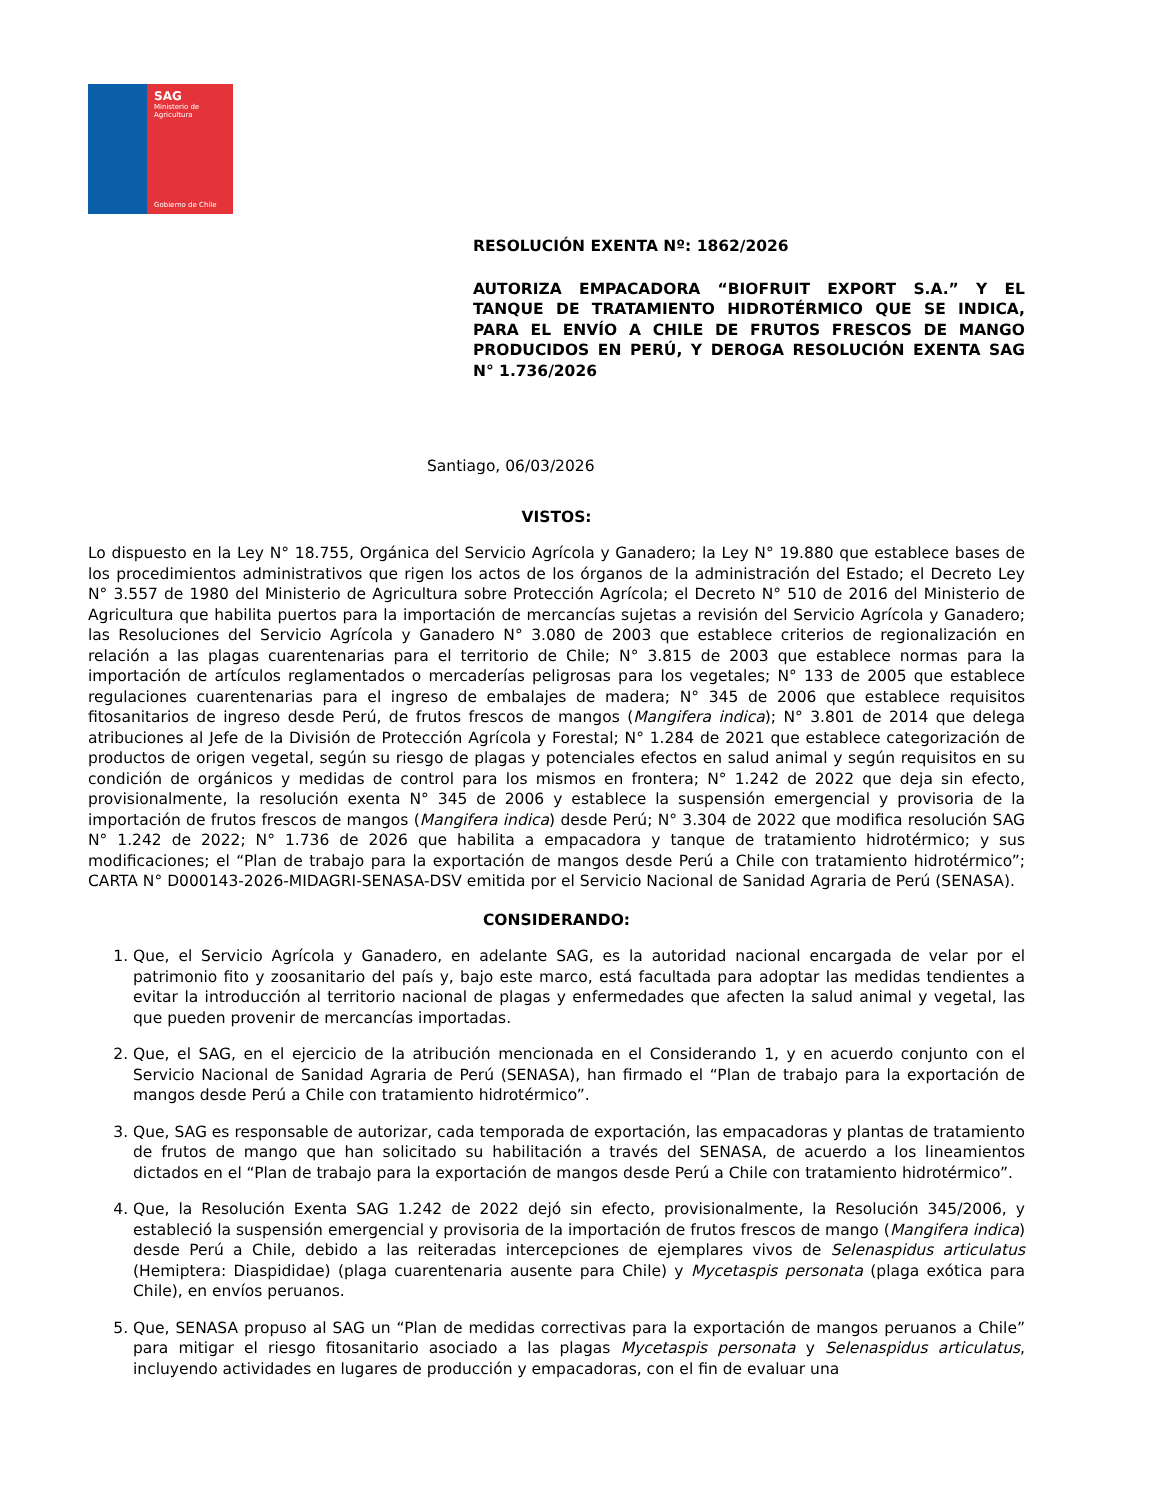SAG
Ministerio de
Agricultura
Gobierno de Chile
RESOLUCIÓN EXENTA Nº: 1862/2026
AUTORIZA EMPACADORA “BIOFRUIT EXPORT S.A.” Y EL TANQUE DE TRATAMIENTO HIDROTÉRMICO QUE SE INDICA, PARA EL ENVÍO A CHILE DE FRUTOS FRESCOS DE MANGO PRODUCIDOS EN PERÚ, Y DEROGA RESOLUCIÓN EXENTA SAG N° 1.736/2026
Santiago, 06/03/2026
VISTOS:
Lo dispuesto en la Ley N° 18.755, Orgánica del Servicio Agrícola y Ganadero; la Ley N° 19.880 que establece bases de los procedimientos administrativos que rigen los actos de los órganos de la administración del Estado; el Decreto Ley N° 3.557 de 1980 del Ministerio de Agricultura sobre Protección Agrícola; el Decreto N° 510 de 2016 del Ministerio de Agricultura que habilita puertos para la importación de mercancías sujetas a revisión del Servicio Agrícola y Ganadero; las Resoluciones del Servicio Agrícola y Ganadero N° 3.080 de 2003 que establece criterios de regionalización en relación a las plagas cuarentenarias para el territorio de Chile; N° 3.815 de 2003 que establece normas para la importación de artículos reglamentados o mercaderías peligrosas para los vegetales; N° 133 de 2005 que establece regulaciones cuarentenarias para el ingreso de embalajes de madera; N° 345 de 2006 que establece requisitos fitosanitarios de ingreso desde Perú, de frutos frescos de mangos (Mangifera indica); N° 3.801 de 2014 que delega atribuciones al Jefe de la División de Protección Agrícola y Forestal; N° 1.284 de 2021 que establece categorización de productos de origen vegetal, según su riesgo de plagas y potenciales efectos en salud animal y según requisitos en su condición de orgánicos y medidas de control para los mismos en frontera; N° 1.242 de 2022 que deja sin efecto, provisionalmente, la resolución exenta N° 345 de 2006 y establece la suspensión emergencial y provisoria de la importación de frutos frescos de mangos (Mangifera indica) desde Perú; N° 3.304 de 2022 que modifica resolución SAG N° 1.242 de 2022; N° 1.736 de 2026 que habilita a empacadora y tanque de tratamiento hidrotérmico; y sus modificaciones; el “Plan de trabajo para la exportación de mangos desde Perú a Chile con tratamiento hidrotérmico”; CARTA N° D000143-2026-MIDAGRI-SENASA-DSV emitida por el Servicio Nacional de Sanidad Agraria de Perú (SENASA).
CONSIDERANDO:
1. Que, el Servicio Agrícola y Ganadero, en adelante SAG, es la autoridad nacional encargada de velar por el patrimonio fito y zoosanitario del país y, bajo este marco, está facultada para adoptar las medidas tendientes a evitar la introducción al territorio nacional de plagas y enfermedades que afecten la salud animal y vegetal, las que pueden provenir de mercancías importadas.
2. Que, el SAG, en el ejercicio de la atribución mencionada en el Considerando 1, y en acuerdo conjunto con el Servicio Nacional de Sanidad Agraria de Perú (SENASA), han firmado el “Plan de trabajo para la exportación de mangos desde Perú a Chile con tratamiento hidrotérmico”.
3. Que, SAG es responsable de autorizar, cada temporada de exportación, las empacadoras y plantas de tratamiento de frutos de mango que han solicitado su habilitación a través del SENASA, de acuerdo a los lineamientos dictados en el “Plan de trabajo para la exportación de mangos desde Perú a Chile con tratamiento hidrotérmico”.
4. Que, la Resolución Exenta SAG 1.242 de 2022 dejó sin efecto, provisionalmente, la Resolución 345/2006, y estableció la suspensión emergencial y provisoria de la importación de frutos frescos de mango (Mangifera indica) desde Perú a Chile, debido a las reiteradas intercepciones de ejemplares vivos de Selenaspidus articulatus (Hemiptera: Diaspididae) (plaga cuarentenaria ausente para Chile) y Mycetaspis personata (plaga exótica para Chile), en envíos peruanos.
5. Que, SENASA propuso al SAG un “Plan de medidas correctivas para la exportación de mangos peruanos a Chile” para mitigar el riesgo fitosanitario asociado a las plagas Mycetaspis personata y Selenaspidus articulatus, incluyendo actividades en lugares de producción y empacadoras, con el fin de evaluar una